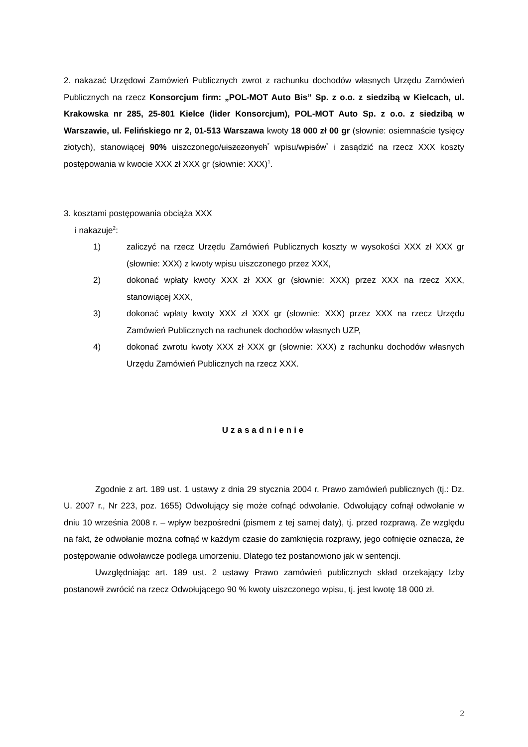2. nakazać Urzędowi Zamówień Publicznych zwrot z rachunku dochodów własnych Urzędu Zamówień Publicznych na rzecz Konsorcjum firm: „POL-MOT Auto Bis” Sp. z o.o. z siedzibą w Kielcach, ul. Krakowska nr 285, 25-801 Kielce (lider Konsorcjum), POL-MOT Auto Sp. z o.o. z siedzibą w Warszawie, ul. Felińskiego nr 2, 01-513 Warszawa kwoty 18 000 zł 00 gr (słownie: osiemnaście tysięcy złotych), stanowiącej 90% uiszczonego/uiszczonych<sup>*</sup> wpisu/wpisów<sup>*</sup> i zasądzić na rzecz XXX koszty postępowania w kwocie XXX zł XXX gr (słownie: XXX)<sup>1</sup>.
3. kosztami postępowania obciąża XXX
i nakazuje<sup>2</sup>:
1) zaliczyć na rzecz Urzędu Zamówień Publicznych koszty w wysokości XXX zł XXX gr (słownie: XXX) z kwoty wpisu uiszczonego przez XXX,
2) dokonać wpłaty kwoty XXX zł XXX gr (słownie: XXX) przez XXX na rzecz XXX, stanowiącej XXX,
3) dokonać wpłaty kwoty XXX zł XXX gr (słownie: XXX) przez XXX na rzecz Urzędu Zamówień Publicznych na rachunek dochodów własnych UZP,
4) dokonać zwrotu kwoty XXX zł XXX gr (słownie: XXX) z rachunku dochodów własnych Urzędu Zamówień Publicznych na rzecz XXX.
Uzasadnienie
Zgodnie z art. 189 ust. 1 ustawy z dnia 29 stycznia 2004 r. Prawo zamówień publicznych (tj.: Dz. U. 2007 r., Nr 223, poz. 1655) Odwołujący się może cofnąć odwołanie. Odwołujący cofnął odwołanie w dniu 10 września 2008 r. – wpływ bezpośredni (pismem z tej samej daty), tj. przed rozprawą. Ze względu na fakt, że odwołanie można cofnąć w każdym czasie do zamknięcia rozprawy, jego cofnięcie oznacza, że postępowanie odwoławcze podlega umorzeniu. Dlatego też postanowiono jak w sentencji.
Uwzględniając art. 189 ust. 2 ustawy Prawo zamówień publicznych skład orzekający Izby postanowił zwrócić na rzecz Odwołującego 90 % kwoty uiszczonego wpisu, tj. jest kwotę 18 000 zł.
2